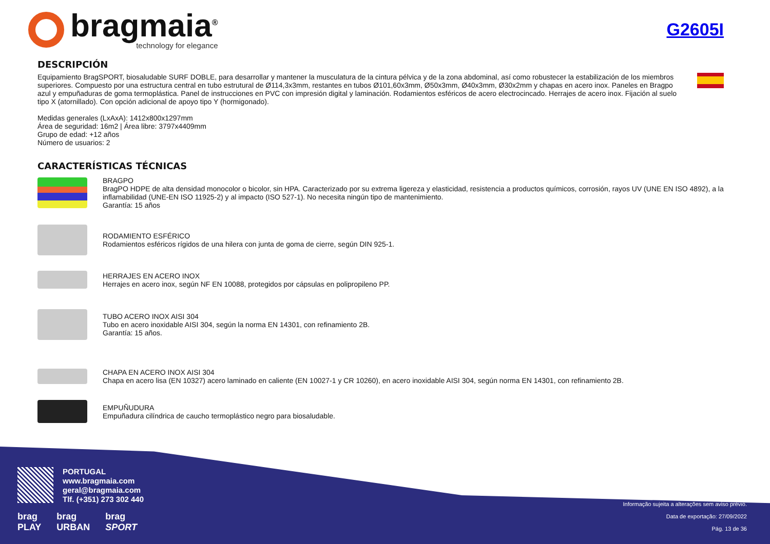bragmaia<sup>®</sup>
technology for elegance
G2605I
DESCRIPCIÓN
Equipamiento BragSPORT, biosaludable SURF DOBLE, para desarrollar y mantener la musculatura de la cintura pélvica y de la zona abdominal, así como robustecer la estabilización de los miembros superiores. Compuesto por una estructura central en tubo estrutural de Ø114,3x3mm, restantes en tubos Ø101,60x3mm, Ø50x3mm, Ø40x3mm, Ø30x2mm y chapas en acero inox. Paneles en Bragpo azul y empuñaduras de goma termoplástica. Panel de instrucciones en PVC con impresión digital y laminación. Rodamientos esféricos de acero electrocincado. Herrajes de acero inox. Fijación al suelo tipo X (atornillado). Con opción adicional de apoyo tipo Y (hormigonado).
Medidas generales (LxAxA): 1412x800x1297mm
Área de seguridad: 16m2 | Área libre: 3797x4409mm
Grupo de edad: +12 años
Número de usuarios: 2
CARACTERÍSTICAS TÉCNICAS
BRAGPO
BragPO HDPE de alta densidad monocolor o bicolor, sin HPA. Caracterizado por su extrema ligereza y elasticidad, resistencia a productos químicos, corrosión, rayos UV (UNE EN ISO 4892), a la inflamabilidad (UNE-EN ISO 11925-2) y al impacto (ISO 527-1). No necesita ningún tipo de mantenimiento.
Garantía: 15 años
RODAMIENTO ESFÉRICO
Rodamientos esféricos rígidos de una hilera con junta de goma de cierre, según DIN 925-1.
HERRAJES EN ACERO INOX
Herrajes en acero inox, según NF EN 10088, protegidos por cápsulas en polipropileno PP.
TUBO ACERO INOX AISI 304
Tubo en acero inoxidable AISI 304, según la norma EN 14301, con refinamiento 2B.
Garantía: 15 años.
CHAPA EN ACERO INOX AISI 304
Chapa en acero lisa (EN 10327) acero laminado en caliente (EN 10027-1 y CR 10260), en acero inoxidable AISI 304, según norma EN 14301, con refinamiento 2B.
EMPUÑUDURA
Empuñadura cilíndrica de caucho termoplástico negro para biosaludable.
PORTUGAL
www.bragmaia.com
geral@bragmaia.com
Tlf. (+351) 273 302 440
brag
PLAY
brag
URBAN
brag
SPORT
Informação sujeita a alterações sem aviso prévio.
Data de exportação: 27/09/2022
Pág. 13 de 36